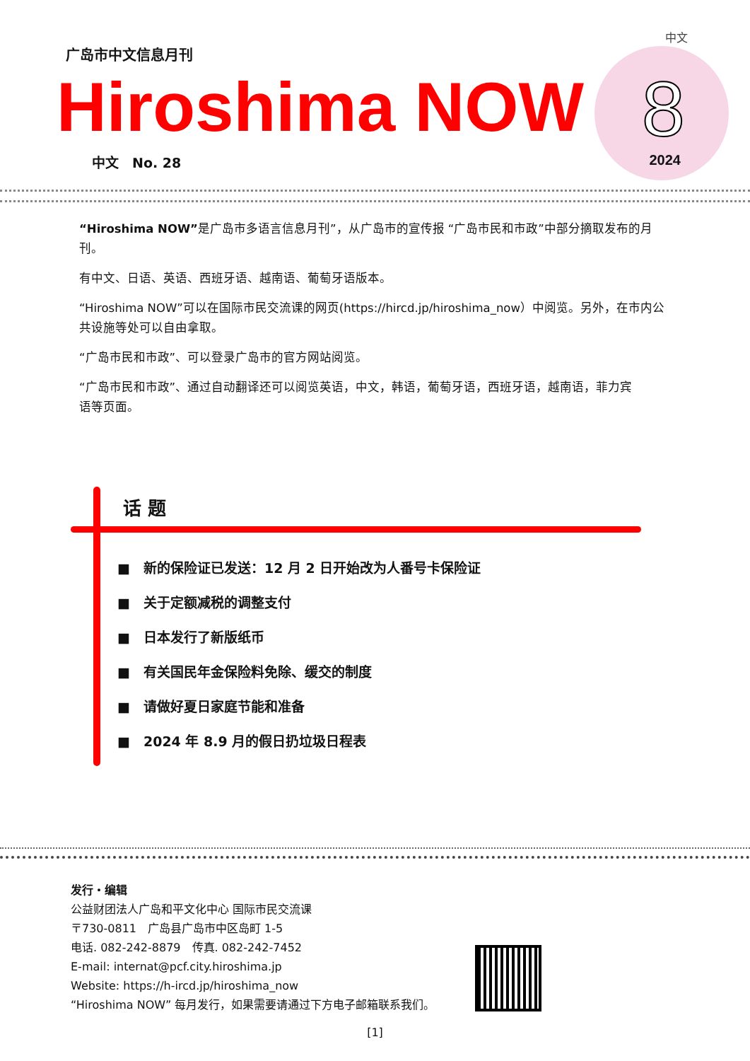中文
广岛市中文信息月刊
Hiroshima NOW 8
2024 中文　No. 28
“Hiroshima NOW”是广岛市多语言信息月刊”，从广岛市的宣传报 “广岛市民和市政”中部分摘取发布的月刊。
有中文、日语、英语、西班牙语、越南语、葡萄牙语版本。
“Hiroshima NOW”可以在国际市民交流课的网页(https://hircd.jp/hiroshima_now）中阅览。另外，在市内公共设施等处可以自由拿取。
“广岛市民和市政”、可以登录广岛市的官方网站阅览。
“广岛市民和市政”、通过自动翻译还可以阅览英语，中文，韩语，葡萄牙语，西班牙语，越南语，菲力宾
语等页面。
话 题
■　新的保险证已发送：12 月 2 日开始改为人番号卡保险证
■　关于定额减税的调整支付
■　日本发行了新版纸币
■　有关国民年金保险料免除、缓交的制度
■　请做好夏日家庭节能和准备
■　2024 年 8.9 月的假日扔垃圾日程表
发行・编辑
公益财团法人广岛和平文化中心 国际市民交流课
〒730-0811　广岛县广岛市中区岛町 1-5
电话. 082-242-8879　传真. 082-242-7452
E-mail: internat@pcf.city.hiroshima.jp
Website: https://h-ircd.jp/hiroshima_now
“Hiroshima NOW” 每月发行，如果需要请通过下方电子邮箱联系我们。
[1]